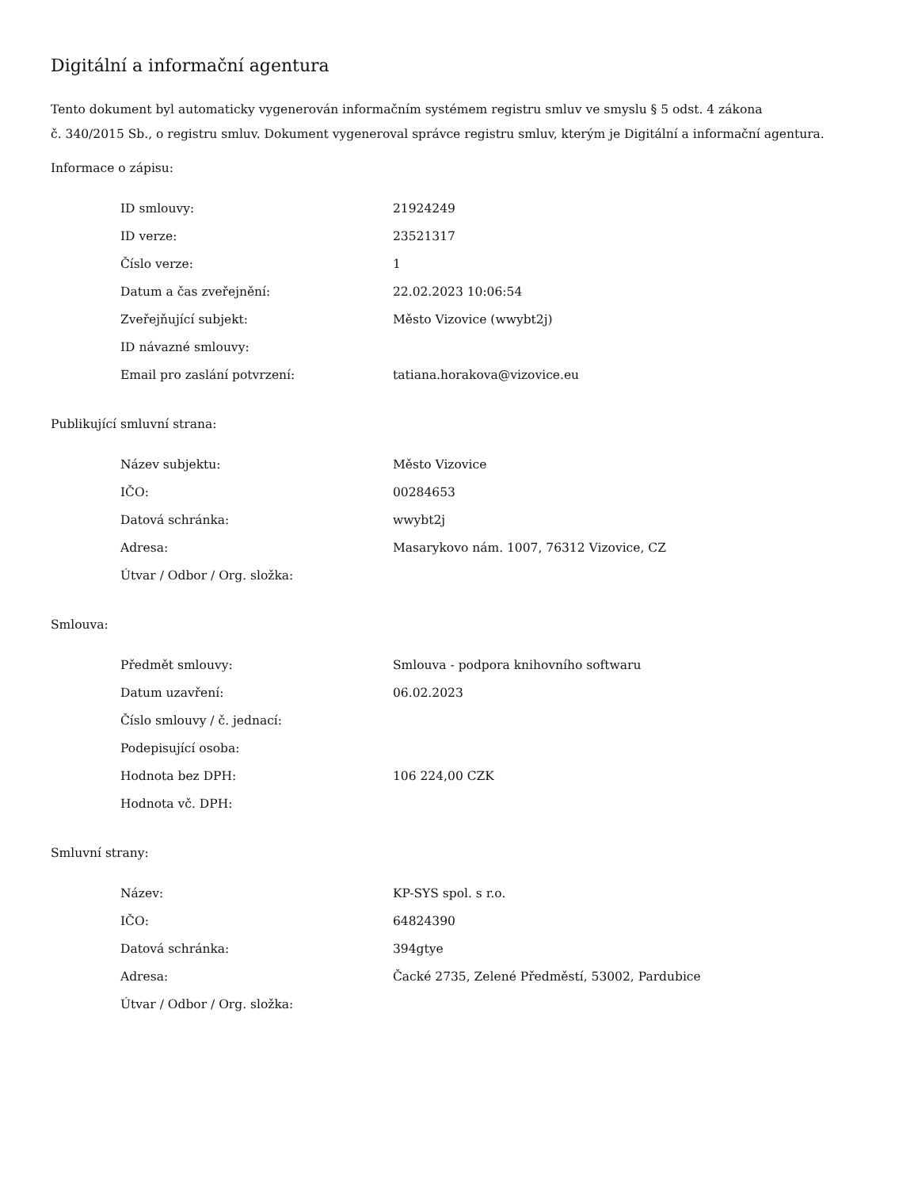Digitální a informační agentura
Tento dokument byl automaticky vygenerován informačním systémem registru smluv ve smyslu § 5 odst. 4 zákona
č. 340/2015 Sb., o registru smluv. Dokument vygeneroval správce registru smluv, kterým je Digitální a informační agentura.
Informace o zápisu:
| ID smlouvy: | 21924249 |
| ID verze: | 23521317 |
| Číslo verze: | 1 |
| Datum a čas zveřejnění: | 22.02.2023 10:06:54 |
| Zveřejňující subjekt: | Město Vizovice (wwybt2j) |
| ID návazné smlouvy: | |
| Email pro zaslání potvrzení: | tatiana.horakova@vizovice.eu |
Publikující smluvní strana:
| Název subjektu: | Město Vizovice |
| IČO: | 00284653 |
| Datová schránka: | wwybt2j |
| Adresa: | Masarykovo nám. 1007, 76312 Vizovice, CZ |
| Útvar / Odbor / Org. složka: | |
Smlouva:
| Předmět smlouvy: | Smlouva - podpora knihovního softwaru |
| Datum uzavření: | 06.02.2023 |
| Číslo smlouvy / č. jednací: | |
| Podepisující osoba: | |
| Hodnota bez DPH: | 106 224,00 CZK |
| Hodnota vč. DPH: | |
Smluvní strany:
| Název: | KP-SYS spol. s r.o. |
| IČO: | 64824390 |
| Datová schránka: | 394gtye |
| Adresa: | Čacké 2735, Zelené Předměstí, 53002, Pardubice |
| Útvar / Odbor / Org. složka: | |